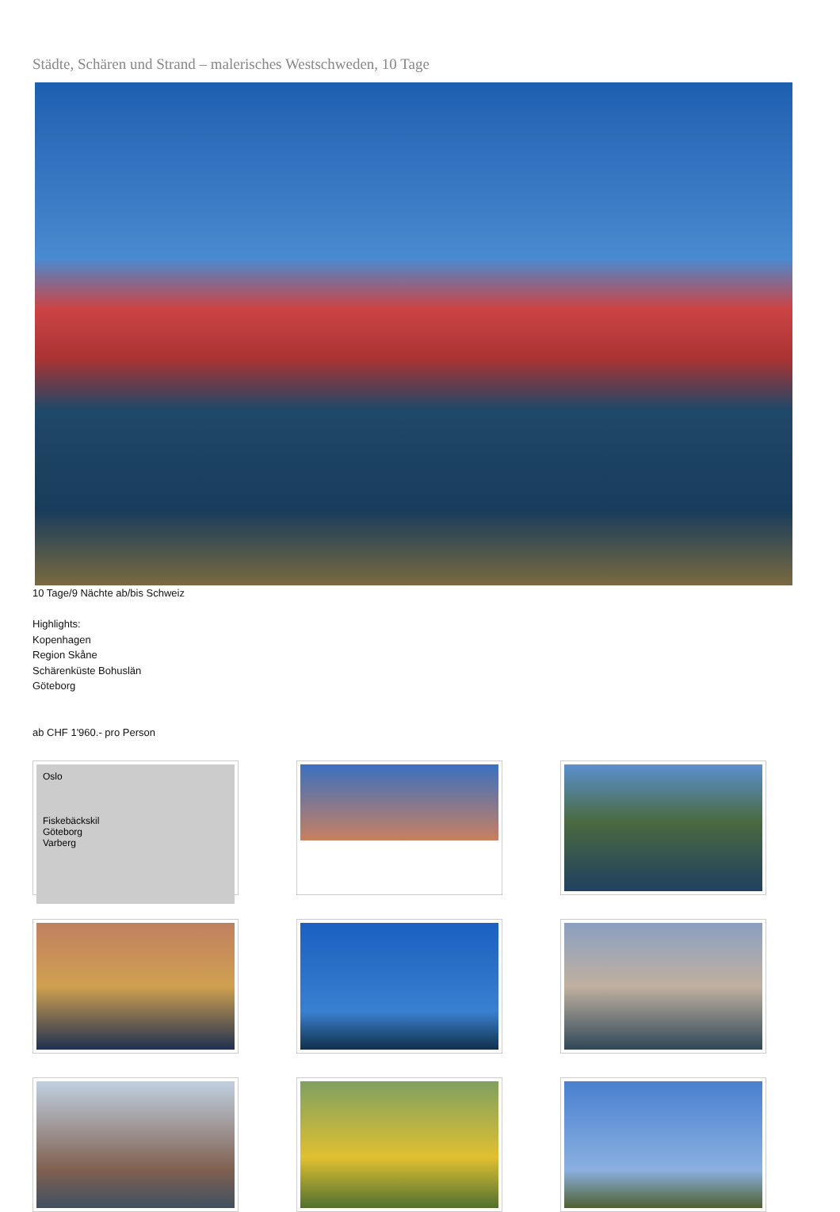Städte, Schären und Strand – malerisches Westschweden, 10 Tage
10 Tage/9 Nächte ab/bis Schweiz
Highlights:
Kopenhagen
Region Skåne
Schärenküste Bohuslän
Göteborg
ab CHF 1'960.- pro Person
Oslo
Fiskebäckskil
Göteborg
Varberg